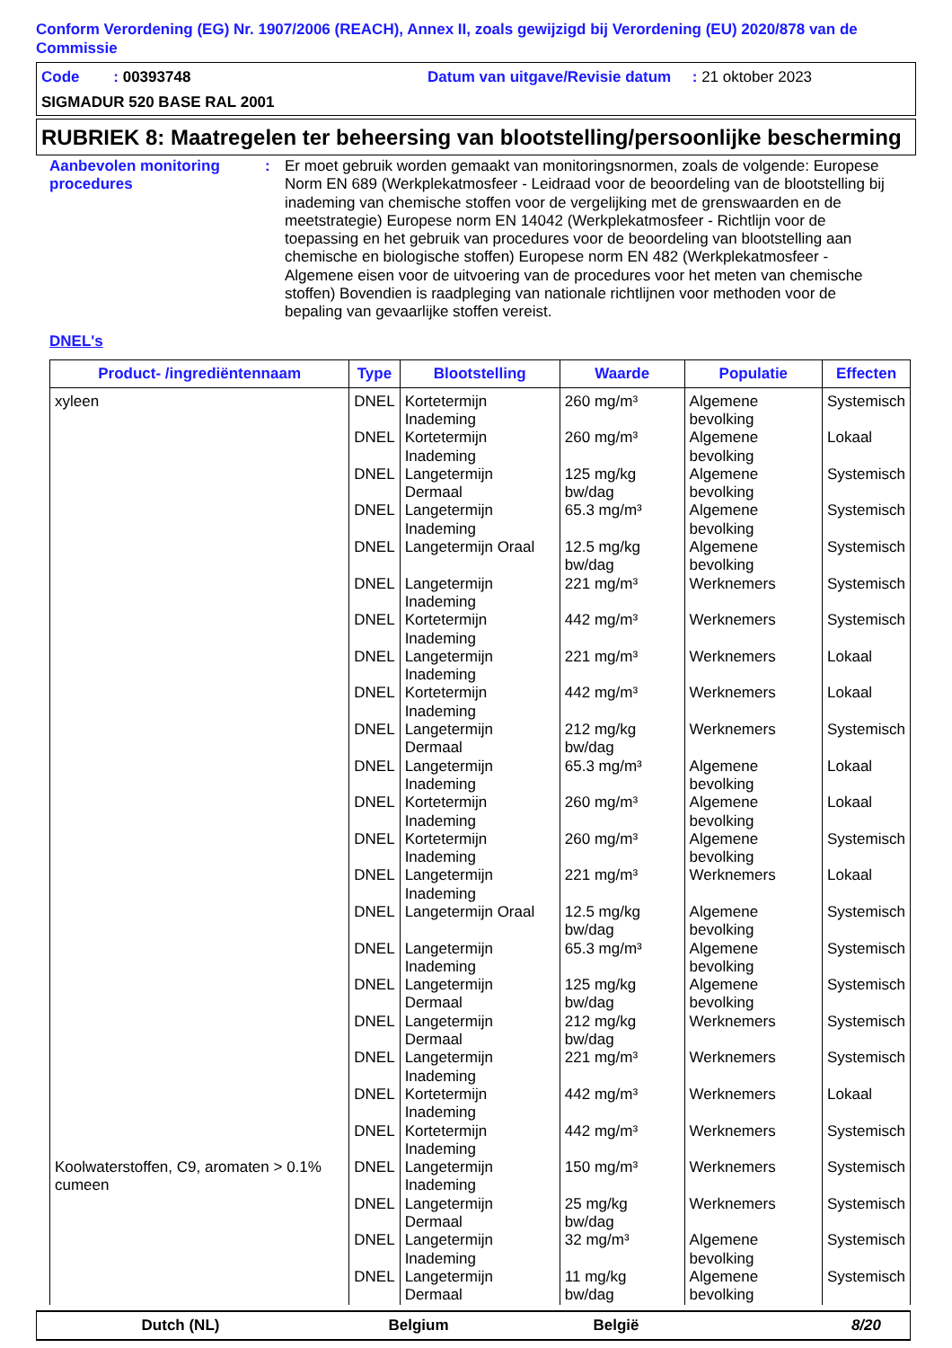Conform Verordening (EG) Nr. 1907/2006 (REACH), Annex II, zoals gewijzigd bij Verordening (EU) 2020/878 van de Commissie
Code : 00393748 Datum van uitgave/Revisie datum : 21 oktober 2023
SIGMADUR 520 BASE RAL 2001
RUBRIEK 8: Maatregelen ter beheersing van blootstelling/persoonlijke bescherming
Aanbevolen monitoring procedures
: Er moet gebruik worden gemaakt van monitoringsnormen, zoals de volgende: Europese Norm EN 689 (Werkplekatmosfeer - Leidraad voor de beoordeling van de blootstelling bij inademing van chemische stoffen voor de vergelijking met de grenswaarden en de meetstrategie) Europese norm EN 14042 (Werkplekatmosfeer - Richtlijn voor de toepassing en het gebruik van procedures voor de beoordeling van blootstelling aan chemische en biologische stoffen) Europese norm EN 482 (Werkplekatmosfeer - Algemene eisen voor de uitvoering van de procedures voor het meten van chemische stoffen) Bovendien is raadpleging van nationale richtlijnen voor methoden voor de bepaling van gevaarlijke stoffen vereist.
DNEL's
| Product- /ingrediëntennaam | Type | Blootstelling | Waarde | Populatie | Effecten |
| --- | --- | --- | --- | --- | --- |
| xyleen | DNEL | Kortetermijn Inademing | 260 mg/m³ | Algemene bevolking | Systemisch |
| | DNEL | Kortetermijn Inademing | 260 mg/m³ | Algemene bevolking | Lokaal |
| | DNEL | Langetermijn Dermaal | 125 mg/kg bw/dag | Algemene bevolking | Systemisch |
| | DNEL | Langetermijn Inademing | 65.3 mg/m³ | Algemene bevolking | Systemisch |
| | DNEL | Langetermijn Oraal | 12.5 mg/kg bw/dag | Algemene bevolking | Systemisch |
| | DNEL | Langetermijn Inademing | 221 mg/m³ | Werknemers | Systemisch |
| | DNEL | Kortetermijn Inademing | 442 mg/m³ | Werknemers | Systemisch |
| | DNEL | Langetermijn Inademing | 221 mg/m³ | Werknemers | Lokaal |
| | DNEL | Kortetermijn Inademing | 442 mg/m³ | Werknemers | Lokaal |
| | DNEL | Langetermijn Dermaal | 212 mg/kg bw/dag | Werknemers | Systemisch |
| | DNEL | Langetermijn Inademing | 65.3 mg/m³ | Algemene bevolking | Lokaal |
| | DNEL | Kortetermijn Inademing | 260 mg/m³ | Algemene bevolking | Lokaal |
| | DNEL | Kortetermijn Inademing | 260 mg/m³ | Algemene bevolking | Systemisch |
| | DNEL | Langetermijn Inademing | 221 mg/m³ | Werknemers | Lokaal |
| | DNEL | Langetermijn Oraal | 12.5 mg/kg bw/dag | Algemene bevolking | Systemisch |
| | DNEL | Langetermijn Inademing | 65.3 mg/m³ | Algemene bevolking | Systemisch |
| | DNEL | Langetermijn Dermaal | 125 mg/kg bw/dag | Algemene bevolking | Systemisch |
| | DNEL | Langetermijn Dermaal | 212 mg/kg bw/dag | Werknemers | Systemisch |
| | DNEL | Langetermijn Inademing | 221 mg/m³ | Werknemers | Systemisch |
| | DNEL | Kortetermijn Inademing | 442 mg/m³ | Werknemers | Lokaal |
| | DNEL | Kortetermijn Inademing | 442 mg/m³ | Werknemers | Systemisch |
| Koolwaterstoffen, C9, aromaten > 0.1% cumeen | DNEL | Langetermijn Inademing | 150 mg/m³ | Werknemers | Systemisch |
| | DNEL | Langetermijn Dermaal | 25 mg/kg bw/dag | Werknemers | Systemisch |
| | DNEL | Langetermijn Inademing | 32 mg/m³ | Algemene bevolking | Systemisch |
| | DNEL | Langetermijn Dermaal | 11 mg/kg bw/dag | Algemene bevolking | Systemisch |
Dutch (NL) Belgium België 8/20